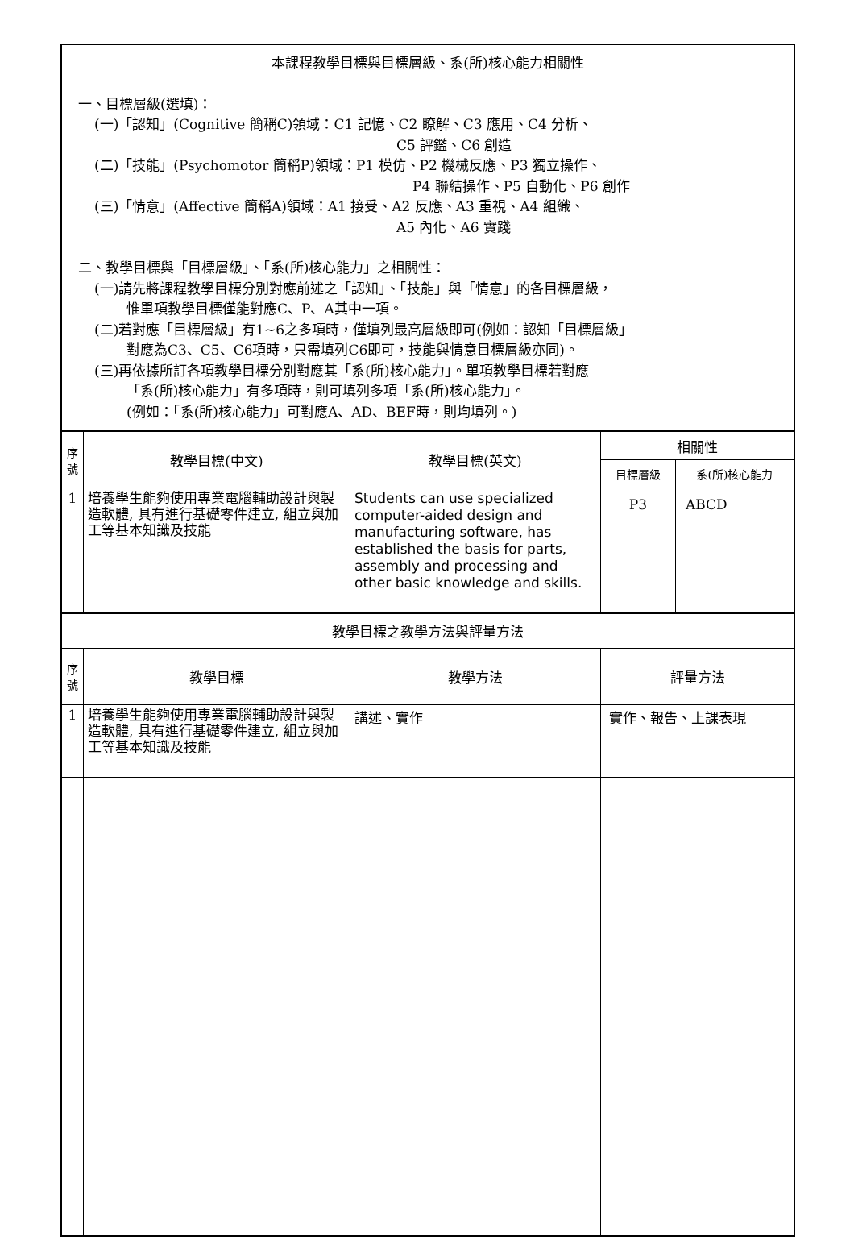| 本課程教學目標與目標層級、系(所)核心能力相關性 一、目標層級(選填)： (一)「認知」(Cognitive 簡稱C)領域：C1 記憶、C2 瞭解、C3 應用、C4 分析、 C5 評鑑、C6 創造 (二)「技能」(Psychomotor 簡稱P)領域：P1 模仿、P2 機械反應、P3 獨立操作、 P4 聯結操作、P5 自動化、P6 創作 (三)「情意」(Affective 簡稱A)領域：A1 接受、A2 反應、A3 重視、A4 組織、 A5 內化、A6 實踐 二、教學目標與「目標層級」、「系(所)核心能力」之相關性： (一)請先將課程教學目標分別對應前述之「認知」、「技能」與「情意」的各目標層級， 惟單項教學目標僅能對應C、P、A其中一項。 (二)若對應「目標層級」有1~6之多項時，僅填列最高層級即可(例如：認知「目標層級」 對應為C3、C5、C6項時，只需填列C6即可，技能與情意目標層級亦同)。 (三)再依據所訂各項教學目標分別對應其「系(所)核心能力」。單項教學目標若對應 「系(所)核心能力」有多項時，則可填列多項「系(所)核心能力」。 (例如：「系(所)核心能力」可對應A、AD、BEF時，則均填列。) | | | | |
| 序號 | 教學目標(中文) | 教學目標(英文) | 相關性 | |
| | | | 目標層級 | 系(所)核心能力 |
| 1 | 培養學生能夠使用專業電腦輔助設計與製造軟體, 具有進行基礎零件建立, 組立與加工等基本知識及技能 | Students can use specialized computer-aided design and manufacturing software, has established the basis for parts, assembly and processing and other basic knowledge and skills. | P3 | ABCD |
| 教學目標之教學方法與評量方法 | | | | |
| 序號 | 教學目標 | 教學方法 | 評量方法 | |
| 1 | 培養學生能夠使用專業電腦輔助設計與製造軟體, 具有進行基礎零件建立, 組立與加工等基本知識及技能 | 講述、實作 | 實作、報告、上課表現 | |